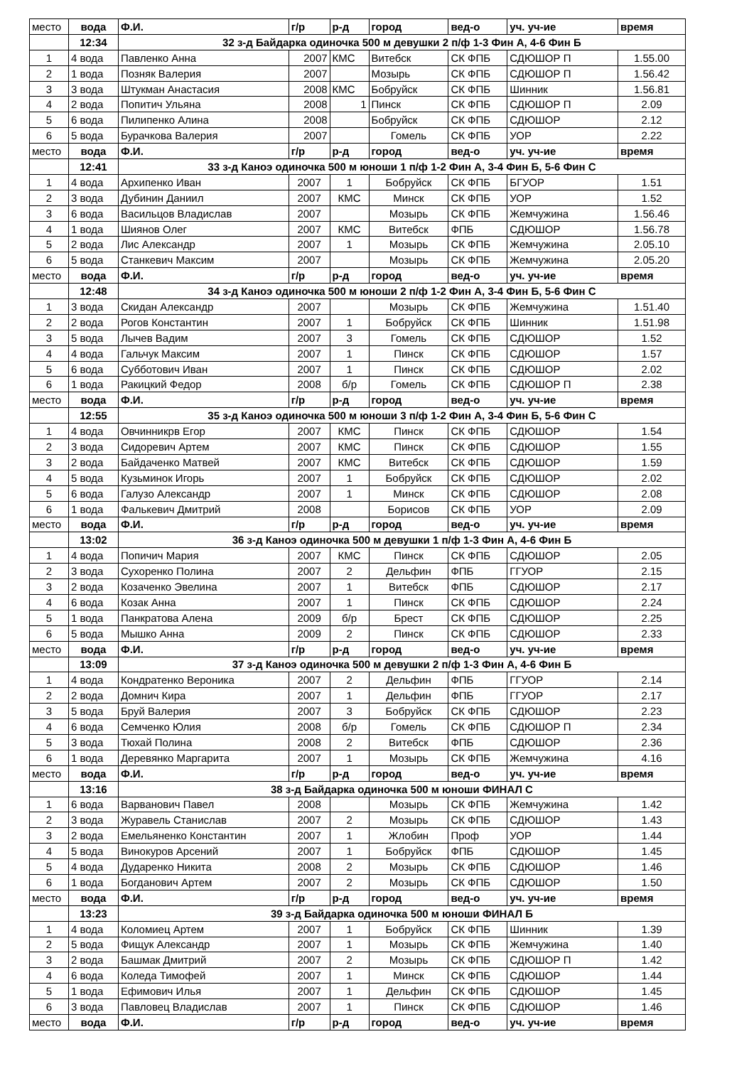| место | вода | Ф.И. | г/р | р-д | город | вед-о | уч. уч-ие | время |
| | 12:34 | 32 з-д Байдарка одиночка 500 м девушки 2 п/ф 1-3 Фин А, 4-6 Фин Б | | | | | | |
| 1 | 4 вода | Павленко Анна | 2007 | КМС | Витебск | СК ФПБ | СДЮШОР П | 1.55.00 |
| 2 | 1 вода | Позняк Валерия | 2007 | | Мозырь | СК ФПБ | СДЮШОР П | 1.56.42 |
| 3 | 3 вода | Штукман Анастасия | 2008 | КМС | Бобруйск | СК ФПБ | Шинник | 1.56.81 |
| 4 | 2 вода | Попитич Ульяна | 2008 | 1 | Пинск | СК ФПБ | СДЮШОР П | 2.09 |
| 5 | 6 вода | Пилипенко Алина | 2008 | | Бобруйск | СК ФПБ | СДЮШОР | 2.12 |
| 6 | 5 вода | Бурачкова Валерия | 2007 | | Гомель | СК ФПБ | УОР | 2.22 |
| место | вода | Ф.И. | г/р | р-д | город | вед-о | уч. уч-ие | время |
| | 12:41 | 33 з-д Каноэ одиночка 500 м юноши 1 п/ф 1-2 Фин А, 3-4 Фин Б, 5-6 Фин С | | | | | | |
| 1 | 4 вода | Архипенко Иван | 2007 | 1 | Бобруйск | СК ФПБ | БГУОР | 1.51 |
| 2 | 3 вода | Дубинин Даниил | 2007 | КМС | Минск | СК ФПБ | УОР | 1.52 |
| 3 | 6 вода | Васильцов Владислав | 2007 | | Мозырь | СК ФПБ | Жемчужина | 1.56.46 |
| 4 | 1 вода | Шиянов Олег | 2007 | КМС | Витебск | ФПБ | СДЮШОР | 1.56.78 |
| 5 | 2 вода | Лис Александр | 2007 | 1 | Мозырь | СК ФПБ | Жемчужина | 2.05.10 |
| 6 | 5 вода | Станкевич Максим | 2007 | | Мозырь | СК ФПБ | Жемчужина | 2.05.20 |
| место | вода | Ф.И. | г/р | р-д | город | вед-о | уч. уч-ие | время |
| | 12:48 | 34 з-д Каноэ одиночка 500 м юноши 2 п/ф 1-2 Фин А, 3-4 Фин Б, 5-6 Фин С | | | | | | |
| 1 | 3 вода | Скидан Александр | 2007 | | Мозырь | СК ФПБ | Жемчужина | 1.51.40 |
| 2 | 2 вода | Рогов Константин | 2007 | 1 | Бобруйск | СК ФПБ | Шинник | 1.51.98 |
| 3 | 5 вода | Лычев Вадим | 2007 | 3 | Гомель | СК ФПБ | СДЮШОР | 1.52 |
| 4 | 4 вода | Гальчук Максим | 2007 | 1 | Пинск | СК ФПБ | СДЮШОР | 1.57 |
| 5 | 6 вода | Субботович Иван | 2007 | 1 | Пинск | СК ФПБ | СДЮШОР | 2.02 |
| 6 | 1 вода | Ракицкий Федор | 2008 | б/р | Гомель | СК ФПБ | СДЮШОР П | 2.38 |
| место | вода | Ф.И. | г/р | р-д | город | вед-о | уч. уч-ие | время |
| | 12:55 | 35 з-д Каноэ одиночка 500 м юноши 3 п/ф 1-2 Фин А, 3-4 Фин Б, 5-6 Фин С | | | | | | |
| 1 | 4 вода | Овчинникрв Егор | 2007 | КМС | Пинск | СК ФПБ | СДЮШОР | 1.54 |
| 2 | 3 вода | Сидоревич Артем | 2007 | КМС | Пинск | СК ФПБ | СДЮШОР | 1.55 |
| 3 | 2 вода | Байдаченко Матвей | 2007 | КМС | Витебск | СК ФПБ | СДЮШОР | 1.59 |
| 4 | 5 вода | Кузьминок Игорь | 2007 | 1 | Бобруйск | СК ФПБ | СДЮШОР | 2.02 |
| 5 | 6 вода | Галузо Александр | 2007 | 1 | Минск | СК ФПБ | СДЮШОР | 2.08 |
| 6 | 1 вода | Фалькевич Дмитрий | 2008 | | Борисов | СК ФПБ | УОР | 2.09 |
| место | вода | Ф.И. | г/р | р-д | город | вед-о | уч. уч-ие | время |
| | 13:02 | 36 з-д Каноэ одиночка 500 м девушки 1 п/ф 1-3 Фин А, 4-6 Фин Б | | | | | | |
| 1 | 4 вода | Попичич Мария | 2007 | КМС | Пинск | СК ФПБ | СДЮШОР | 2.05 |
| 2 | 3 вода | Сухоренко Полина | 2007 | 2 | Дельфин | ФПБ | ГГУОР | 2.15 |
| 3 | 2 вода | Козаченко Эвелина | 2007 | 1 | Витебск | ФПБ | СДЮШОР | 2.17 |
| 4 | 6 вода | Козак Анна | 2007 | 1 | Пинск | СК ФПБ | СДЮШОР | 2.24 |
| 5 | 1 вода | Панкратова Алена | 2009 | б/р | Брест | СК ФПБ | СДЮШОР | 2.25 |
| 6 | 5 вода | Мышко Анна | 2009 | 2 | Пинск | СК ФПБ | СДЮШОР | 2.33 |
| место | вода | Ф.И. | г/р | р-д | город | вед-о | уч. уч-ие | время |
| | 13:09 | 37 з-д Каноэ одиночка 500 м девушки 2 п/ф 1-3 Фин А, 4-6 Фин Б | | | | | | |
| 1 | 4 вода | Кондратенко Вероника | 2007 | 2 | Дельфин | ФПБ | ГГУОР | 2.14 |
| 2 | 2 вода | Домнич Кира | 2007 | 1 | Дельфин | ФПБ | ГГУОР | 2.17 |
| 3 | 5 вода | Бруй Валерия | 2007 | 3 | Бобруйск | СК ФПБ | СДЮШОР | 2.23 |
| 4 | 6 вода | Семченко Юлия | 2008 | б/р | Гомель | СК ФПБ | СДЮШОР П | 2.34 |
| 5 | 3 вода | Тюхай Полина | 2008 | 2 | Витебск | ФПБ | СДЮШОР | 2.36 |
| 6 | 1 вода | Деревянко Маргарита | 2007 | 1 | Мозырь | СК ФПБ | Жемчужина | 4.16 |
| место | вода | Ф.И. | г/р | р-д | город | вед-о | уч. уч-ие | время |
| | 13:16 | 38 з-д Байдарка одиночка 500 м юноши ФИНАЛ С | | | | | | |
| 1 | 6 вода | Варванович Павел | 2008 | | Мозырь | СК ФПБ | Жемчужина | 1.42 |
| 2 | 3 вода | Журавель Станислав | 2007 | 2 | Мозырь | СК ФПБ | СДЮШОР | 1.43 |
| 3 | 2 вода | Емельяненко Константин | 2007 | 1 | Жлобин | Проф | УОР | 1.44 |
| 4 | 5 вода | Винокуров Арсений | 2007 | 1 | Бобруйск | ФПБ | СДЮШОР | 1.45 |
| 5 | 4 вода | Дударенко Никита | 2008 | 2 | Мозырь | СК ФПБ | СДЮШОР | 1.46 |
| 6 | 1 вода | Богданович Артем | 2007 | 2 | Мозырь | СК ФПБ | СДЮШОР | 1.50 |
| место | вода | Ф.И. | г/р | р-д | город | вед-о | уч. уч-ие | время |
| | 13:23 | 39 з-д Байдарка одиночка 500 м юноши ФИНАЛ Б | | | | | | |
| 1 | 4 вода | Коломиец Артем | 2007 | 1 | Бобруйск | СК ФПБ | Шинник | 1.39 |
| 2 | 5 вода | Фищук Александр | 2007 | 1 | Мозырь | СК ФПБ | Жемчужина | 1.40 |
| 3 | 2 вода | Башмак Дмитрий | 2007 | 2 | Мозырь | СК ФПБ | СДЮШОР П | 1.42 |
| 4 | 6 вода | Коледа Тимофей | 2007 | 1 | Минск | СК ФПБ | СДЮШОР | 1.44 |
| 5 | 1 вода | Ефимович Илья | 2007 | 1 | Дельфин | СК ФПБ | СДЮШОР | 1.45 |
| 6 | 3 вода | Павловец Владислав | 2007 | 1 | Пинск | СК ФПБ | СДЮШОР | 1.46 |
| место | вода | Ф.И. | г/р | р-д | город | вед-о | уч. уч-ие | время |